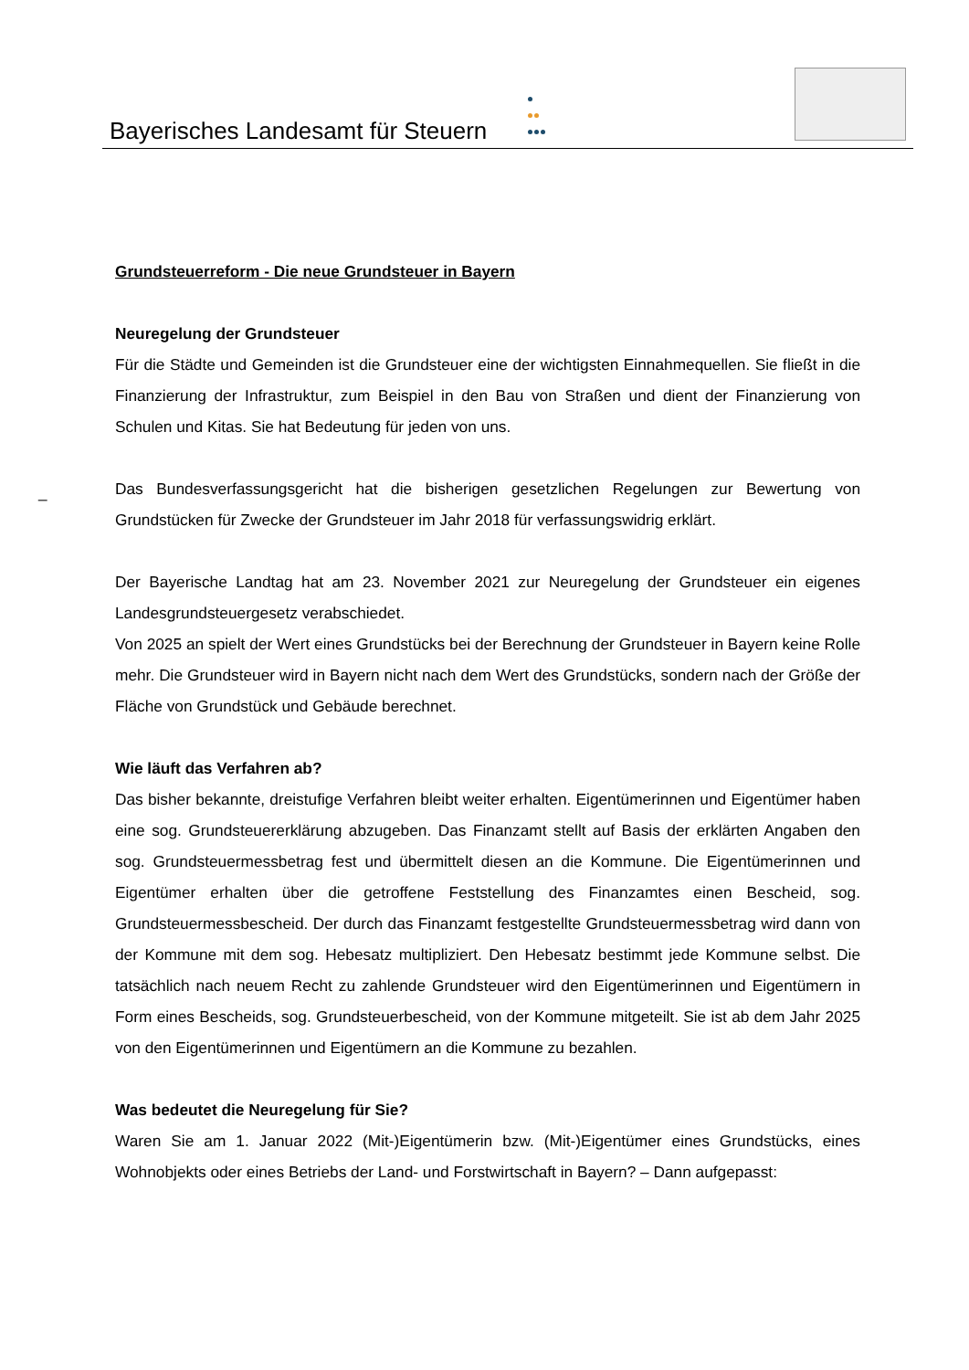Bayerisches Landesamt für Steuern
_
Grundsteuerreform - Die neue Grundsteuer in Bayern
Neuregelung der Grundsteuer
Für die Städte und Gemeinden ist die Grundsteuer eine der wichtigsten Einnahmequellen. Sie fließt in die Finanzierung der Infrastruktur, zum Beispiel in den Bau von Straßen und dient der Finanzierung von Schulen und Kitas. Sie hat Bedeutung für jeden von uns.
Das Bundesverfassungsgericht hat die bisherigen gesetzlichen Regelungen zur Bewertung von Grundstücken für Zwecke der Grundsteuer im Jahr 2018 für verfassungswidrig erklärt.
Der Bayerische Landtag hat am 23. November 2021 zur Neuregelung der Grundsteuer ein eigenes Landesgrundsteuergesetz verabschiedet.
Von 2025 an spielt der Wert eines Grundstücks bei der Berechnung der Grundsteuer in Bayern keine Rolle mehr. Die Grundsteuer wird in Bayern nicht nach dem Wert des Grundstücks, sondern nach der Größe der Fläche von Grundstück und Gebäude berechnet.
Wie läuft das Verfahren ab?
Das bisher bekannte, dreistufige Verfahren bleibt weiter erhalten. Eigentümerinnen und Eigentümer haben eine sog. Grundsteuererklärung abzugeben. Das Finanzamt stellt auf Basis der erklärten Angaben den sog. Grundsteuermessbetrag fest und übermittelt diesen an die Kommune. Die Eigentümerinnen und Eigentümer erhalten über die getroffene Feststellung des Finanzamtes einen Bescheid, sog. Grundsteuermessbescheid. Der durch das Finanzamt festgestellte Grundsteuermessbetrag wird dann von der Kommune mit dem sog. Hebesatz multipliziert. Den Hebesatz bestimmt jede Kommune selbst. Die tatsächlich nach neuem Recht zu zahlende Grundsteuer wird den Eigentümerinnen und Eigentümern in Form eines Bescheids, sog. Grundsteuerbescheid, von der Kommune mitgeteilt. Sie ist ab dem Jahr 2025 von den Eigentümerinnen und Eigentümern an die Kommune zu bezahlen.
Was bedeutet die Neuregelung für Sie?
Waren Sie am 1. Januar 2022 (Mit-)Eigentümerin bzw. (Mit-)Eigentümer eines Grundstücks, eines Wohnobjekts oder eines Betriebs der Land- und Forstwirtschaft in Bayern? – Dann aufgepasst: